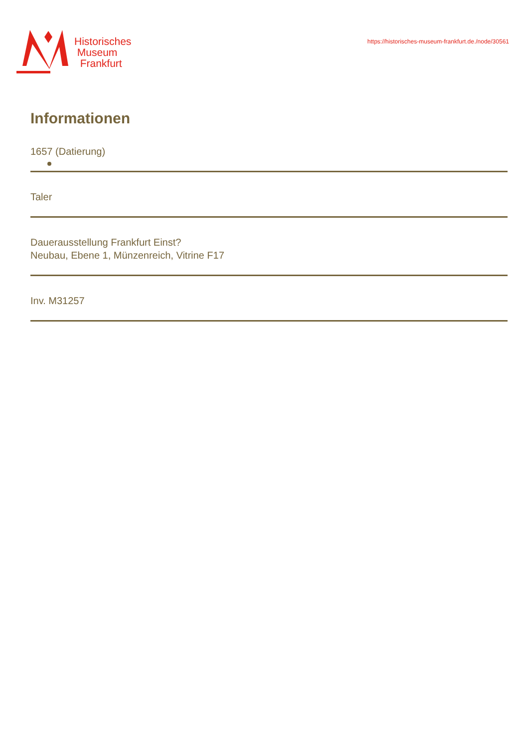Historisches
Museum
Frankfurt
https://historisches-museum-frankfurt.de./node/30561
Informationen
1657 (Datierung)
Taler
Dauerausstellung Frankfurt Einst?
Neubau, Ebene 1, Münzenreich, Vitrine F17
Inv. M31257